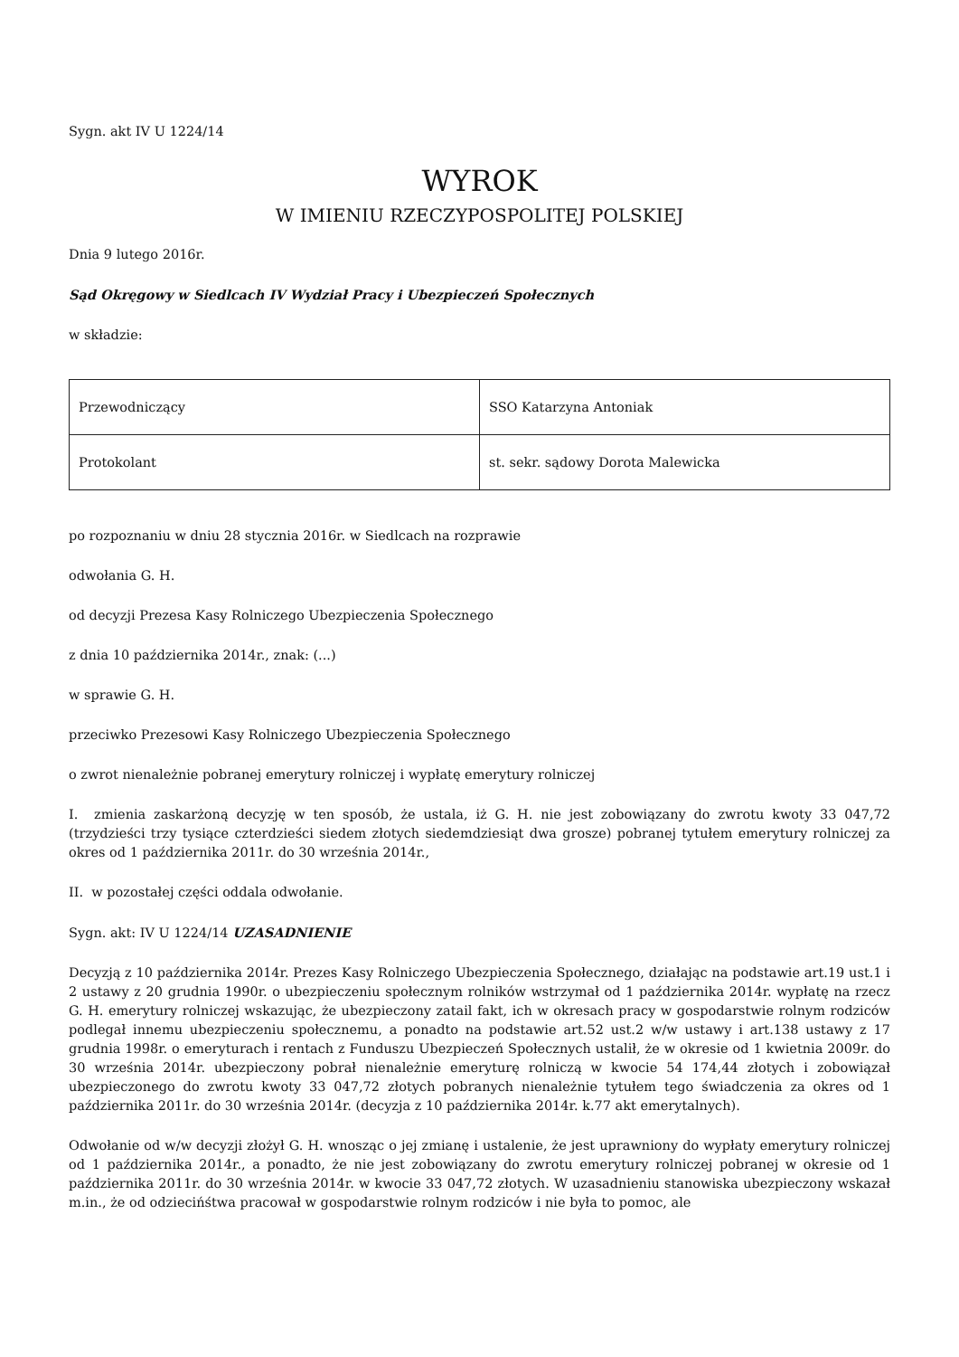Sygn. akt IV U 1224/14
WYROK
W IMIENIU RZECZYPOSPOLITEJ POLSKIEJ
Dnia 9 lutego 2016r.
Sąd Okręgowy w Siedlcach IV Wydział Pracy i Ubezpieczeń Społecznych
w składzie:
| Przewodniczący | SSO Katarzyna Antoniak |
| Protokolant | st. sekr. sądowy Dorota Malewicka |
po rozpoznaniu w dniu 28 stycznia 2016r. w Siedlcach na rozprawie
odwołania G. H.
od decyzji Prezesa Kasy Rolniczego Ubezpieczenia Społecznego
z dnia 10 października 2014r., znak: (...)
w sprawie G. H.
przeciwko Prezesowi Kasy Rolniczego Ubezpieczenia Społecznego
o zwrot nienależnie pobranej emerytury rolniczej i wypłatę emerytury rolniczej
I. zmienia zaskarżoną decyzję w ten sposób, że ustala, iż G. H. nie jest zobowiązany do zwrotu kwoty 33 047,72 (trzydzieści trzy tysiące czterdzieści siedem złotych siedemdziesiąt dwa grosze) pobranej tytułem emerytury rolniczej za okres od 1 października 2011r. do 30 września 2014r.,
II. w pozostałej części oddala odwołanie.
Sygn. akt: IV U 1224/14 UZASADNIENIE
Decyzją z 10 października 2014r. Prezes Kasy Rolniczego Ubezpieczenia Społecznego, działając na podstawie art.19 ust.1 i 2 ustawy z 20 grudnia 1990r. o ubezpieczeniu społecznym rolników wstrzymał od 1 października 2014r. wypłatę na rzecz G. H. emerytury rolniczej wskazując, że ubezpieczony zatail fakt, ich w okresach pracy w gospodarstwie rolnym rodziców podlegał innemu ubezpieczeniu społecznemu, a ponadto na podstawie art.52 ust.2 w/w ustawy i art.138 ustawy z 17 grudnia 1998r. o emeryturach i rentach z Funduszu Ubezpieczeń Społecznych ustalił, że w okresie od 1 kwietnia 2009r. do 30 września 2014r. ubezpieczony pobrał nienależnie emeryturę rolniczą w kwocie 54 174,44 złotych i zobowiązał ubezpieczonego do zwrotu kwoty 33 047,72 złotych pobranych nienależnie tytułem tego świadczenia za okres od 1 października 2011r. do 30 września 2014r. (decyzja z 10 października 2014r. k.77 akt emerytalnych).
Odwołanie od w/w decyzji złożył G. H. wnosząc o jej zmianę i ustalenie, że jest uprawniony do wypłaty emerytury rolniczej od 1 października 2014r., a ponadto, że nie jest zobowiązany do zwrotu emerytury rolniczej pobranej w okresie od 1 października 2011r. do 30 września 2014r. w kwocie 33 047,72 złotych. W uzasadnieniu stanowiska ubezpieczony wskazał m.in., że od odziecińśtwa pracował w gospodarstwie rolnym rodziców i nie była to pomoc, ale